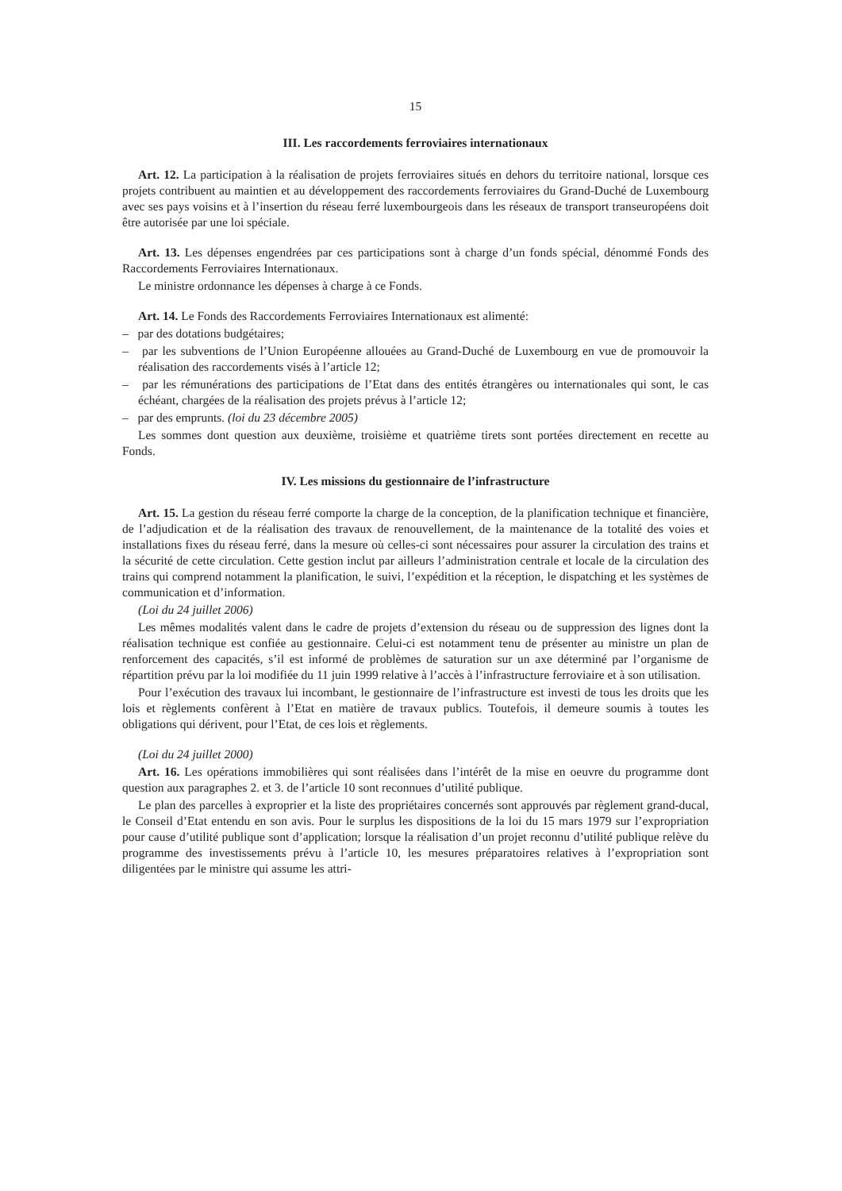15
III. Les raccordements ferroviaires internationaux
Art. 12. La participation à la réalisation de projets ferroviaires situés en dehors du territoire national, lorsque ces projets contribuent au maintien et au développement des raccordements ferroviaires du Grand-Duché de Luxembourg avec ses pays voisins et à l’insertion du réseau ferré luxembourgeois dans les réseaux de transport transeuropéens doit être autorisée par une loi spéciale.
Art. 13. Les dépenses engendrées par ces participations sont à charge d’un fonds spécial, dénommé Fonds des Raccordements Ferroviaires Internationaux.
Le ministre ordonnance les dépenses à charge à ce Fonds.
Art. 14. Le Fonds des Raccordements Ferroviaires Internationaux est alimenté:
– par des dotations budgétaires;
– par les subventions de l’Union Européenne allouées au Grand-Duché de Luxembourg en vue de promouvoir la réalisation des raccordements visés à l’article 12;
– par les rémunérations des participations de l’Etat dans des entités étrangères ou internationales qui sont, le cas échéant, chargées de la réalisation des projets prévus à l’article 12;
– par des emprunts. (loi du 23 décembre 2005)
Les sommes dont question aux deuxième, troisième et quatrième tirets sont portées directement en recette au Fonds.
IV. Les missions du gestionnaire de l’infrastructure
Art. 15. La gestion du réseau ferré comporte la charge de la conception, de la planification technique et financière, de l’adjudication et de la réalisation des travaux de renouvellement, de la maintenance de la totalité des voies et installations fixes du réseau ferré, dans la mesure où celles-ci sont nécessaires pour assurer la circulation des trains et la sécurité de cette circulation. Cette gestion inclut par ailleurs l’administration centrale et locale de la circulation des trains qui comprend notamment la planification, le suivi, l’expédition et la réception, le dispatching et les systèmes de communication et d’information.
(Loi du 24 juillet 2006)
Les mêmes modalités valent dans le cadre de projets d’extension du réseau ou de suppression des lignes dont la réalisation technique est confiée au gestionnaire. Celui-ci est notamment tenu de présenter au ministre un plan de renforcement des capacités, s’il est informé de problèmes de saturation sur un axe déterminé par l’organisme de répartition prévu par la loi modifiée du 11 juin 1999 relative à l’accès à l’infrastructure ferroviaire et à son utilisation.
Pour l’exécution des travaux lui incombant, le gestionnaire de l’infrastructure est investi de tous les droits que les lois et règlements confèrent à l’Etat en matière de travaux publics. Toutefois, il demeure soumis à toutes les obligations qui dérivent, pour l’Etat, de ces lois et règlements.
(Loi du 24 juillet 2000)
Art. 16. Les opérations immobilières qui sont réalisées dans l’intérêt de la mise en oeuvre du programme dont question aux paragraphes 2. et 3. de l’article 10 sont reconnues d’utilité publique.
Le plan des parcelles à exproprier et la liste des propriétaires concernés sont approuvés par règlement grand-ducal, le Conseil d’Etat entendu en son avis. Pour le surplus les dispositions de la loi du 15 mars 1979 sur l’expropriation pour cause d’utilité publique sont d’application; lorsque la réalisation d’un projet reconnu d’utilité publique relève du programme des investissements prévu à l’article 10, les mesures préparatoires relatives à l’expropriation sont diligentées par le ministre qui assume les attri-